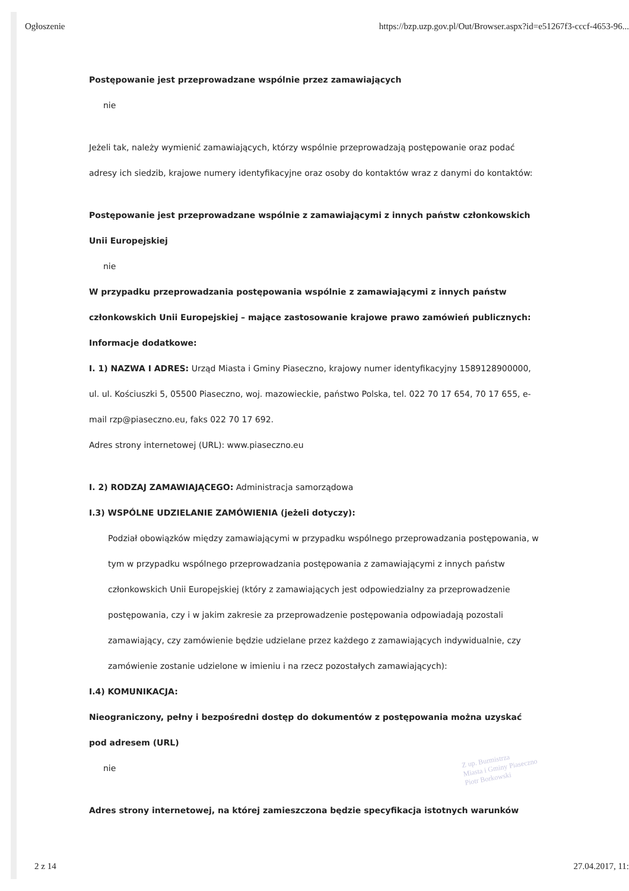Ogłoszenie https://bzp.uzp.gov.pl/Out/Browser.aspx?id=e51267f3-cccf-4653-96...
Postępowanie jest przeprowadzane wspólnie przez zamawiających
nie
Jeżeli tak, należy wymienić zamawiających, którzy wspólnie przeprowadzają postępowanie oraz podać adresy ich siedzib, krajowe numery identyfikacyjne oraz osoby do kontaktów wraz z danymi do kontaktów:
Postępowanie jest przeprowadzane wspólnie z zamawiającymi z innych państw członkowskich Unii Europejskiej
nie
W przypadku przeprowadzania postępowania wspólnie z zamawiającymi z innych państw członkowskich Unii Europejskiej – mające zastosowanie krajowe prawo zamówień publicznych:
Informacje dodatkowe:
I. 1) NAZWA I ADRES: Urząd Miasta i Gminy Piaseczno, krajowy numer identyfikacyjny 1589128900000, ul. ul. Kościuszki 5, 05500 Piaseczno, woj. mazowieckie, państwo Polska, tel. 022 70 17 654, 70 17 655, e-mail rzp@piaseczno.eu, faks 022 70 17 692.
Adres strony internetowej (URL): www.piaseczno.eu
I. 2) RODZAJ ZAMAWIAJĄCEGO: Administracja samorządowa
I.3) WSPÓLNE UDZIELANIE ZAMÓWIENIA (jeżeli dotyczy):
Podział obowiązków między zamawiającymi w przypadku wspólnego przeprowadzania postępowania, w tym w przypadku wspólnego przeprowadzania postępowania z zamawiającymi z innych państw członkowskich Unii Europejskiej (który z zamawiających jest odpowiedzialny za przeprowadzenie postępowania, czy i w jakim zakresie za przeprowadzenie postępowania odpowiadają pozostali zamawiający, czy zamówienie będzie udzielane przez każdego z zamawiających indywidualnie, czy zamówienie zostanie udzielone w imieniu i na rzecz pozostałych zamawiających):
I.4) KOMUNIKACJA:
Nieograniczony, pełny i bezpośredni dostęp do dokumentów z postępowania można uzyskać pod adresem (URL)
nie
Adres strony internetowej, na której zamieszczona będzie specyfikacja istotnych warunków
Z up. Burmistrza
Miasta i Gminy Piaseczno
Piotr Borkowski
2 z 14 27.04.2017, 11: